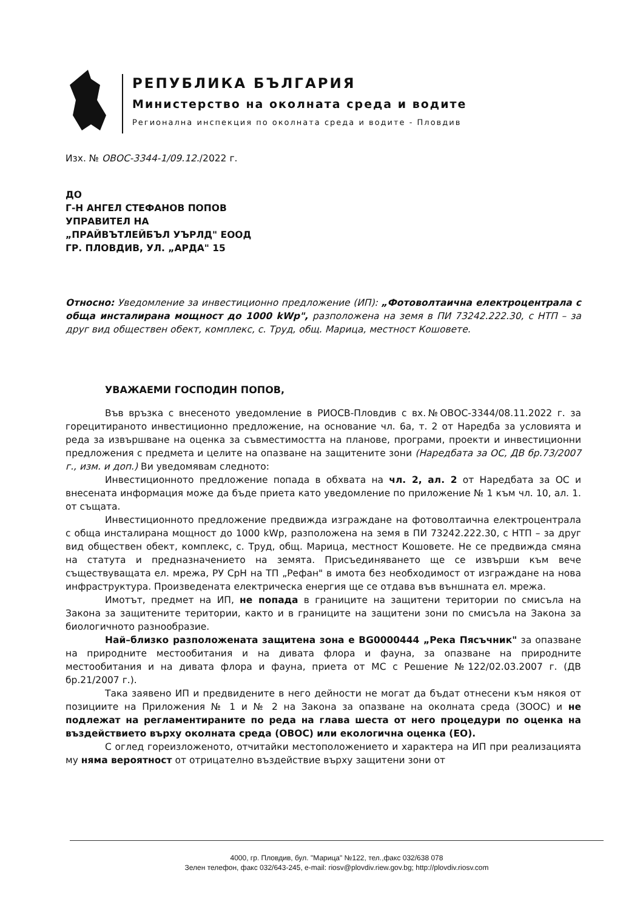РЕПУБЛИКА БЪЛГАРИЯ
Министерство на околната среда и водите
Регионална инспекция по околната среда и водите - Пловдив
Изх. № ОВОС-3344-1/09.12./2022 г.
ДО
Г-Н АНГЕЛ СТЕФАНОВ ПОПОВ
УПРАВИТЕЛ НА
„ПРАЙВЪТЛЕЙБЪЛ УЪРЛД" ЕООД
ГР. ПЛОВДИВ, УЛ. „АРДА" 15
Относно: Уведомление за инвестиционно предложение (ИП): „Фотоволтаична електроцентрала с обща инсталирана мощност до 1000 kWp", разположена на земя в ПИ 73242.222.30, с НТП – за друг вид обществен обект, комплекс, с. Труд, общ. Марица, местност Кошовете.
УВАЖАЕМИ ГОСПОДИН ПОПОВ,
Във връзка с внесеното уведомление в РИОСВ-Пловдив с вх.№ОВОС-3344/08.11.2022 г. за горецитираното инвестиционно предложение, на основание чл. 6а, т. 2 от Наредба за условията и реда за извършване на оценка за съвместимостта на планове, програми, проекти и инвестиционни предложения с предмета и целите на опазване на защитените зони (Наредбата за ОС, ДВ бр.73/2007 г., изм. и доп.) Ви уведомявам следното:
Инвестиционното предложение попада в обхвата на чл. 2, ал. 2 от Наредбата за ОС и внесената информация може да бъде приета като уведомление по приложение № 1 към чл. 10, ал. 1. от същата.
Инвестиционното предложение предвижда изграждане на фотоволтаична електроцентрала с обща инсталирана мощност до 1000 kWp, разположена на земя в ПИ 73242.222.30, с НТП – за друг вид обществен обект, комплекс, с. Труд, общ. Марица, местност Кошовете. Не се предвижда смяна на статута и предназначението на земята. Присъединяването ще се извърши към вече съществуващата ел. мрежа, РУ СрН на ТП „Рефан" в имота без необходимост от изграждане на нова инфраструктура. Произведената електрическа енергия ще се отдава във външната ел. мрежа.
Имотът, предмет на ИП, не попада в границите на защитени територии по смисъла на Закона за защитените територии, както и в границите на защитени зони по смисъла на Закона за биологичното разнообразие.
Най–близко разположената защитена зона е BG0000444 „Река Пясъчник" за опазване на природните местообитания и на дивата флора и фауна, за опазване на природните местообитания и на дивата флора и фауна, приета от МС с Решение №122/02.03.2007 г. (ДВ бр.21/2007 г.).
Така заявено ИП и предвидените в него дейности не могат да бъдат отнесени към някоя от позициите на Приложения № 1 и № 2 на Закона за опазване на околната среда (ЗООС) и не подлежат на регламентираните по реда на глава шеста от него процедури по оценка на въздействието върху околната среда (ОВОС) или екологична оценка (ЕО).
С оглед гореизложеното, отчитайки местоположението и характера на ИП при реализацията му няма вероятност от отрицателно въздействие върху защитени зони от
4000, гр. Пловдив, бул. "Марица" №122, тел.,факс 032/638 078
Зелен телефон, факс 032/643-245, e-mail: riosv@plovdiv.riew.gov.bg; http://plovdiv.riosv.com